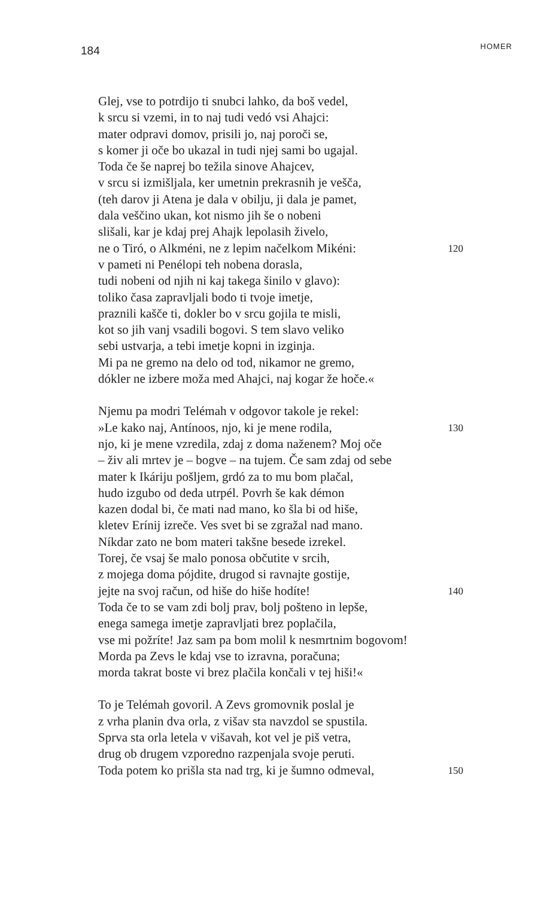184 HOMER
Glej, vse to potrdijo ti snubci lahko, da boš vedel,
k srcu si vzemi, in to naj tudi vedó vsi Ahajci:
mater odpravi domov, prisili jo, naj poroči se,
s komer ji oče bo ukazal in tudi njej sami bo ugajal.
Toda če še naprej bo težila sinove Ahajcev,
v srcu si izmišljala, ker umetnin prekrasnih je vešča,
(teh darov ji Atena je dala v obilju, ji dala je pamet,
dala veščino ukan, kot nismo jih še o nobeni
slišali, kar je kdaj prej Ahajk lepolasih živelo,
ne o Tiró, o Alkméni, ne z lepim načelkom Mikéni: 120
v pameti ni Penélopi teh nobena dorasla,
tudi nobeni od njih ni kaj takega šinilo v glavo):
toliko časa zapravljali bodo ti tvoje imetje,
praznili kašče ti, dokler bo v srcu gojila te misli,
kot so jih vanj vsadili bogovi. S tem slavo veliko
sebi ustvarja, a tebi imetje kopni in izginja.
Mi pa ne gremo na delo od tod, nikamor ne gremo,
dókler ne izbere moža med Ahajci, naj kogar že hoče.«
Njemu pa modri Telémah v odgovor takole je rekel:
»Le kako naj, Antínoos, njo, ki je mene rodila, 130
njo, ki je mene vzredila, zdaj z doma naženem? Moj oče
– živ ali mrtev je – bogve – na tujem. Če sam zdaj od sebe
mater k Ikáriju pošljem, grdó za to mu bom plačal,
hudo izgubo od deda utrpél. Povrh še kak démon
kazen dodal bi, če mati nad mano, ko šla bi od hiše,
kletev Erínij izreče. Ves svet bi se zgražal nad mano.
Níkdar zato ne bom materi takšne besede izrekel.
Torej, če vsaj še malo ponosa občutite v srcih,
z mojega doma pójdite, drugod si ravnajte gostije,
jejte na svoj račun, od hiše do hiše hodíte! 140
Toda če to se vam zdi bolj prav, bolj pošteno in lepše,
enega samega imetje zapravljati brez poplačila,
vse mi požríte! Jaz sam pa bom molil k nesmrtnim bogovom!
Morda pa Zevs le kdaj vse to izravna, poračuna;
morda takrat boste vi brez plačila končali v tej hiši!«
To je Telémah govoril. A Zevs gromovnik poslal je
z vrha planin dva orla, z višav sta navzdol se spustila.
Sprva sta orla letela v višavah, kot vel je piš vetra,
drug ob drugem vzporedno razpenjala svoje peruti.
Toda potem ko prišla sta nad trg, ki je šumno odmeval, 150